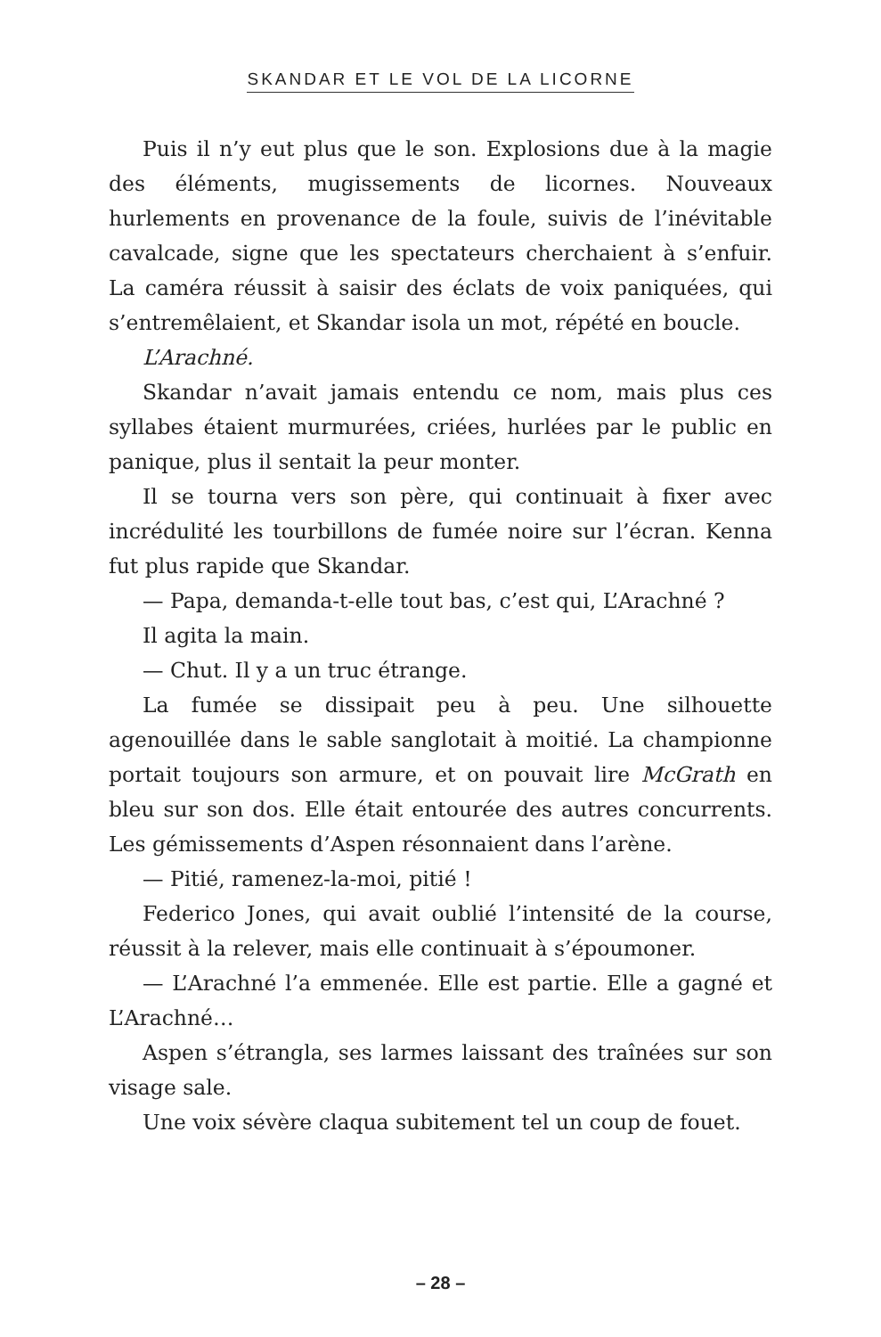SKANDAR ET LE VOL DE LA LICORNE
Puis il n’y eut plus que le son. Explosions due à la magie des éléments, mugissements de licornes. Nouveaux hurlements en provenance de la foule, suivis de l’inévitable cavalcade, signe que les spectateurs cherchaient à s’enfuir. La caméra réussit à saisir des éclats de voix paniquées, qui s’entremêlaient, et Skandar isola un mot, répété en boucle.
L’Arachné.
Skandar n’avait jamais entendu ce nom, mais plus ces syllabes étaient murmurées, criées, hurlées par le public en panique, plus il sentait la peur monter.
Il se tourna vers son père, qui continuait à fixer avec incrédulité les tourbillons de fumée noire sur l’écran. Kenna fut plus rapide que Skandar.
— Papa, demanda-t-elle tout bas, c’est qui, L’Arachné ?
Il agita la main.
— Chut. Il y a un truc étrange.
La fumée se dissipait peu à peu. Une silhouette agenouillée dans le sable sanglotait à moitié. La championne portait toujours son armure, et on pouvait lire McGrath en bleu sur son dos. Elle était entourée des autres concurrents. Les gémissements d’Aspen résonnaient dans l’arène.
— Pitié, ramenez-la-moi, pitié !
Federico Jones, qui avait oublié l’intensité de la course, réussit à la relever, mais elle continuait à s’époumoner.
— L’Arachné l’a emmenée. Elle est partie. Elle a gagné et L’Arachné…
Aspen s’étrangla, ses larmes laissant des traînées sur son visage sale.
Une voix sévère claqua subitement tel un coup de fouet.
– 28 –